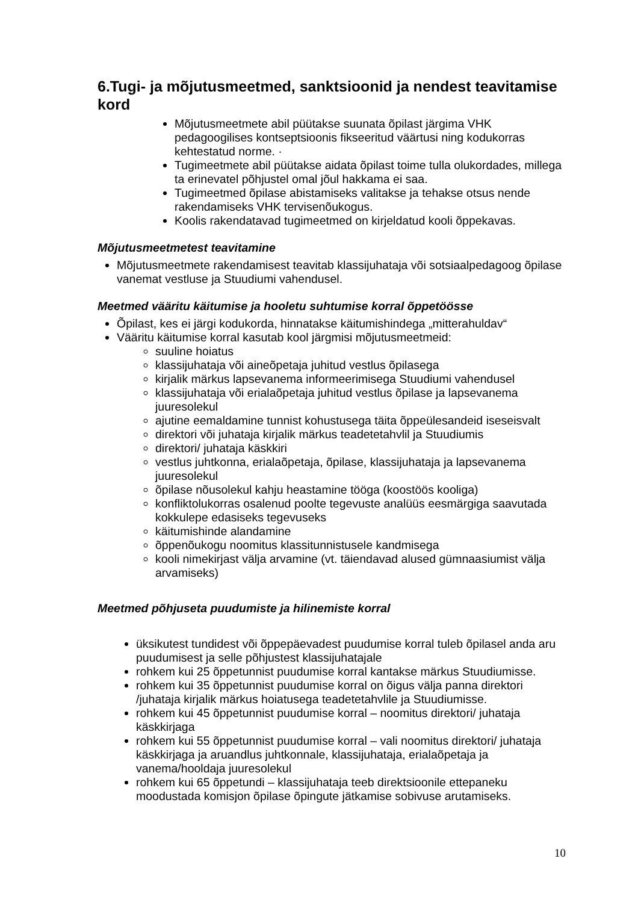6.Tugi- ja mõjutusmeetmed, sanktsioonid ja nendest teavitamise kord
Mõjutusmeetmete abil püütakse suunata õpilast järgima VHK pedagoogilises kontseptsioonis fikseeritud väärtusi ning kodukorras kehtestatud norme. ·
Tugimeetmete abil püütakse aidata õpilast toime tulla olukordades, millega ta erinevatel põhjustel omal jõul hakkama ei saa.
Tugimeetmed õpilase abistamiseks valitakse ja tehakse otsus nende rakendamiseks VHK tervisenõukogus.
Koolis rakendatavad tugimeetmed on kirjeldatud kooli õppekavas.
Mõjutusmeetmetest teavitamine
Mõjutusmeetmete rakendamisest teavitab klassijuhataja või sotsiaalpedagoog õpilase vanemat vestluse ja Stuudiumi vahendusel.
Meetmed vääritu käitumise ja hooletu suhtumise korral õppetöösse
Õpilast, kes ei järgi kodukorda, hinnatakse käitumishindega „mitterahuldav“
Vääritu käitumise korral kasutab kool järgmisi mõjutusmeetmeid:
suuline hoiatus
klassijuhataja või aineõpetaja juhitud vestlus õpilasega
kirjalik märkus lapsevanema informeerimisega Stuudiumi vahendusel
klassijuhataja või erialaõpetaja juhitud vestlus õpilase ja lapsevanema juuresolekul
ajutine eemaldamine tunnist kohustusega täita õppeülesandeid iseseisvalt
direktori või juhataja kirjalik märkus teadetetahvlil ja Stuudiumis
direktori/ juhataja käskkiri
vestlus juhtkonna, erialaõpetaja, õpilase, klassijuhataja ja lapsevanema juuresolekul
õpilase nõusolekul kahju heastamine tööga (koostöös kooliga)
konfliktolukorras osalenud poolte tegevuste analüüs eesmärgiga saavutada kokkulepe edasiseks tegevuseks
käitumishinde alandamine
õppenõukogu noomitus klassitunnistusele kandmisega
kooli nimekirjast välja arvamine (vt. täiendavad alused gümnaasiumist välja arvamiseks)
Meetmed põhjuseta puudumiste ja hilinemiste korral
üksikutest tundidest või õppepäevadest puudumise korral tuleb õpilasel anda aru puudumisest ja selle põhjustest klassijuhatajale
rohkem kui 25 õppetunnist puudumise korral kantakse märkus Stuudiumisse.
rohkem kui 35 õppetunnist puudumise korral on õigus välja panna direktori /juhataja kirjalik märkus hoiatusega teadetetahvlile ja Stuudiumisse.
rohkem kui 45 õppetunnist puudumise korral – noomitus direktori/ juhataja käskkirjaga
rohkem kui 55 õppetunnist puudumise korral – vali noomitus direktori/ juhataja käskkirjaga ja aruandlus juhtkonnale, klassijuhataja, erialaõpetaja ja vanema/hooldaja juuresolekul
rohkem kui 65 õppetundi – klassijuhataja teeb direktsioonile ettepaneku moodustada komisjon õpilase õpingute jätkamise sobivuse arutamiseks.
10